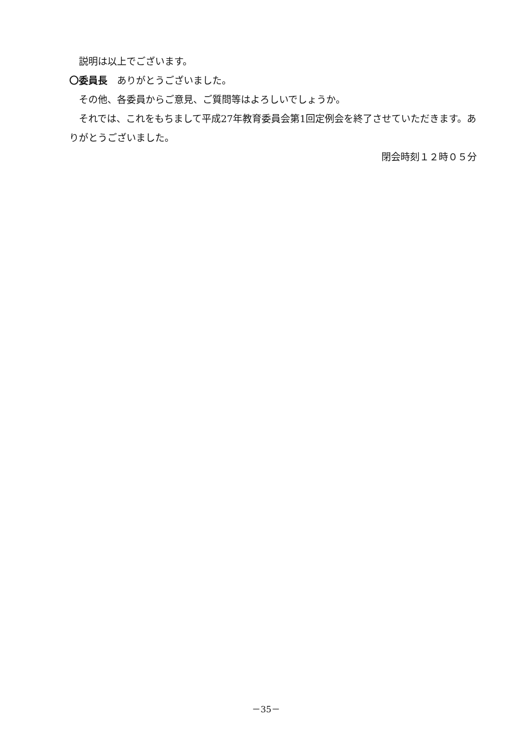説明は以上でございます。
〇委員長　ありがとうございました。
その他、各委員からご意見、ご質問等はよろしいでしょうか。
それでは、これをもちまして平成27年教育委員会第1回定例会を終了させていただきます。ありがとうございました。
閉会時刻１２時０５分
－35－